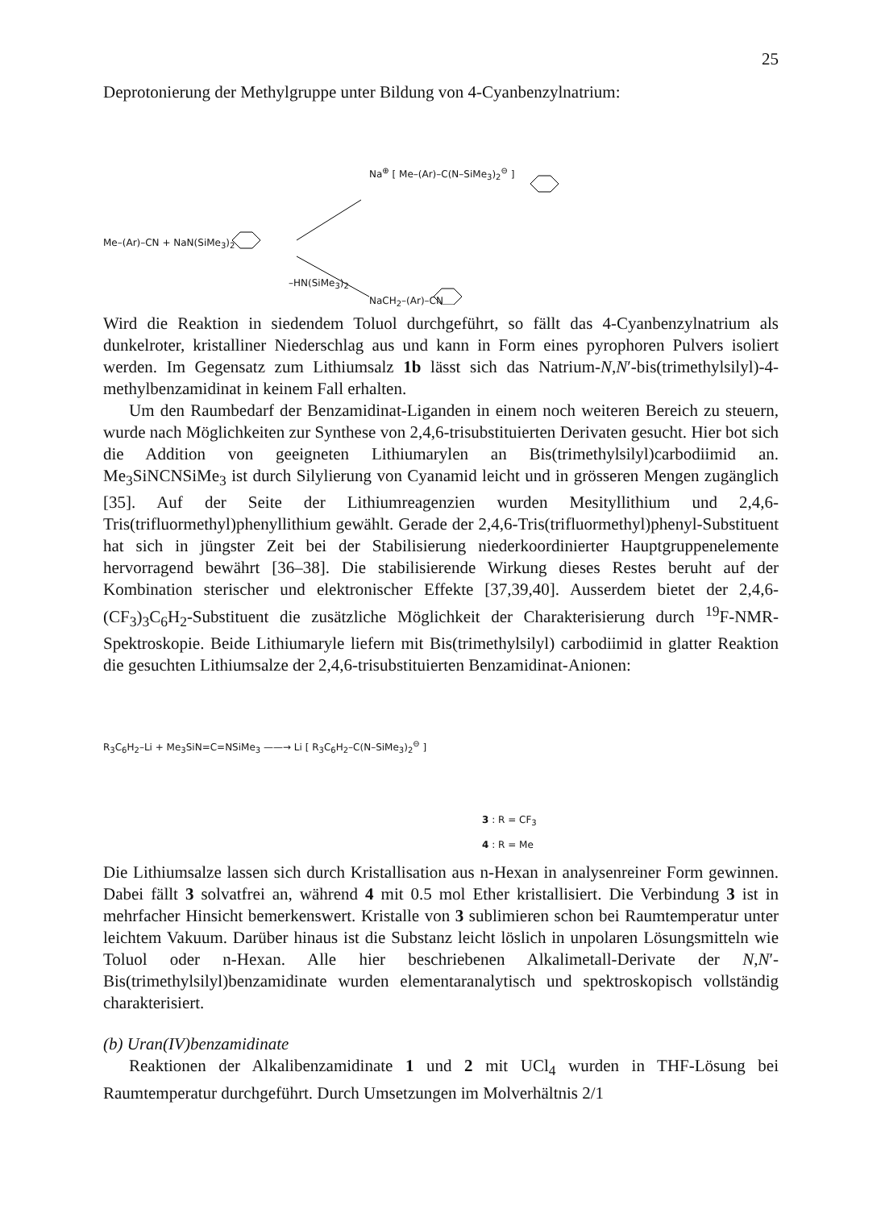25
Deprotonierung der Methylgruppe unter Bildung von 4-Cyanbenzylnatrium:
Me–(Ar)–CN + NaN(SiMe<sub>3</sub>)<sub>2</sub>
Na<sup>⊕</sup> [ Me–(Ar)–C(N–SiMe<sub>3</sub>)<sub>2</sub><sup>⊖</sup> ]
–HN(SiMe<sub>3</sub>)<sub>2</sub>
NaCH<sub>2</sub>–(Ar)–CN
Wird die Reaktion in siedendem Toluol durchgeführt, so fällt das 4-Cyanbenzyl­natrium als dunkelroter, kristalliner Niederschlag aus und kann in Form eines pyrophoren Pulvers isoliert werden. Im Gegensatz zum Lithiumsalz 1b lässt sich das Natrium-N,N′-bis(trimethylsilyl)-4-methylbenzamidinat in keinem Fall erhalten.
Um den Raumbedarf der Benzamidinat-Liganden in einem noch weiteren Bereich zu steuern, wurde nach Möglichkeiten zur Synthese von 2,4,6-trisubstituierten Derivaten gesucht. Hier bot sich die Addition von geeigneten Lithiumarylen an Bis(trimethylsilyl)carbodiimid an. Me<sub>3</sub>SiNCNSiMe<sub>3</sub> ist durch Silylierung von Cyanamid leicht und in grösseren Mengen zugänglich [35]. Auf der Seite der Lithiumreagenzien wurden Mesityllithium und 2,4,6-Tris(trifluormethyl)phenyl­lithium gewählt. Gerade der 2,4,6-Tris(trifluormethyl)phenyl-Substituent hat sich in jüngster Zeit bei der Stabilisierung niederkoordinierter Hauptgruppenelemente hervorragend bewährt [36–38]. Die stabilisierende Wirkung dieses Restes beruht auf der Kombination sterischer und elektronischer Effekte [37,39,40]. Ausserdem bietet der 2,4,6-(CF<sub>3</sub>)<sub>3</sub>C<sub>6</sub>H<sub>2</sub>-Substituent die zusätzliche Möglichkeit der Charakterisierung durch <sup>19</sup>F-NMR-Spektroskopie. Beide Lithiumaryle liefern mit Bis(trimethylsilyl) carbodiimid in glatter Reaktion die gesuchten Lithiumsalze der 2,4,6-trisubstituier­ten Benzamidinat-Anionen:
R<sub>3</sub>C<sub>6</sub>H<sub>2</sub>–Li + Me<sub>3</sub>SiN=C=NSiMe<sub>3</sub> ——→ Li [ R<sub>3</sub>C<sub>6</sub>H<sub>2</sub>–C(N–SiMe<sub>3</sub>)<sub>2</sub><sup>⊖</sup> ]
3 : R = CF<sub>3</sub>
4 : R = Me
Die Lithiumsalze lassen sich durch Kristallisation aus n-Hexan in analysenreiner Form gewinnen. Dabei fällt 3 solvatfrei an, während 4 mit 0.5 mol Ether kristal­lisiert. Die Verbindung 3 ist in mehrfacher Hinsicht bemerkenswert. Kristalle von 3 sublimieren schon bei Raumtemperatur unter leichtem Vakuum. Darüber hinaus ist die Substanz leicht löslich in unpolaren Lösungsmitteln wie Toluol oder n-Hexan. Alle hier beschriebenen Alkalimetall-Derivate der N,N′-Bis(trimethylsilyl)benz­amidinate wurden elementaranalytisch und spektroskopisch vollständig charak­terisiert.
(b) Uran(IV)benzamidinate
Reaktionen der Alkalibenzamidinate 1 und 2 mit UCl<sub>4</sub> wurden in THF-Lösung bei Raumtemperatur durchgeführt. Durch Umsetzungen im Molverhältnis 2/1